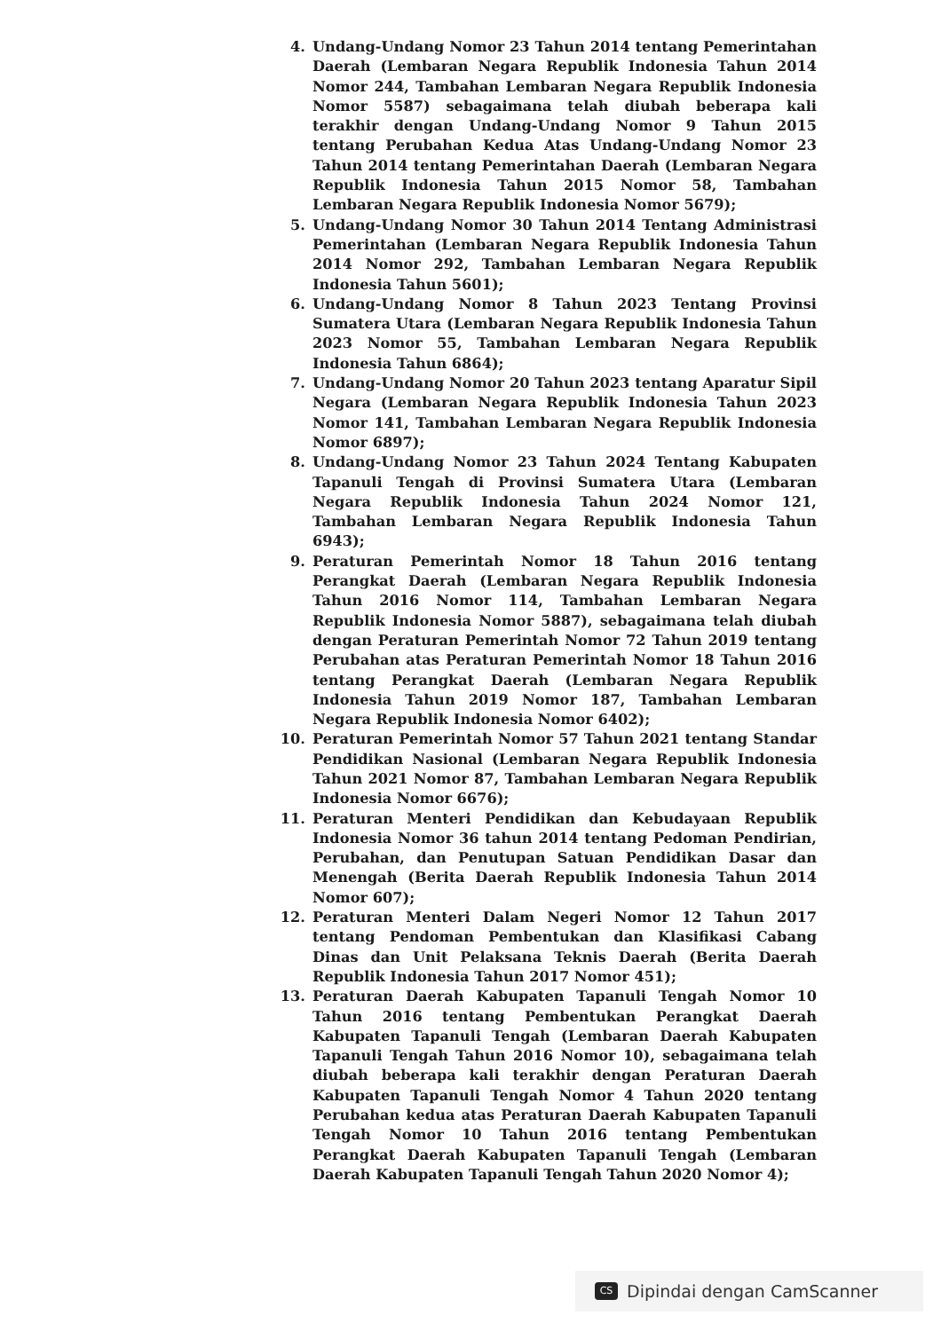4. Undang-Undang Nomor 23 Tahun 2014 tentang Pemerintahan Daerah (Lembaran Negara Republik Indonesia Tahun 2014 Nomor 244, Tambahan Lembaran Negara Republik Indonesia Nomor 5587) sebagaimana telah diubah beberapa kali terakhir dengan Undang-Undang Nomor 9 Tahun 2015 tentang Perubahan Kedua Atas Undang-Undang Nomor 23 Tahun 2014 tentang Pemerintahan Daerah (Lembaran Negara Republik Indonesia Tahun 2015 Nomor 58, Tambahan Lembaran Negara Republik Indonesia Nomor 5679);
5. Undang-Undang Nomor 30 Tahun 2014 Tentang Administrasi Pemerintahan (Lembaran Negara Republik Indonesia Tahun 2014 Nomor 292, Tambahan Lembaran Negara Republik Indonesia Tahun 5601);
6. Undang-Undang Nomor 8 Tahun 2023 Tentang Provinsi Sumatera Utara (Lembaran Negara Republik Indonesia Tahun 2023 Nomor 55, Tambahan Lembaran Negara Republik Indonesia Tahun 6864);
7. Undang-Undang Nomor 20 Tahun 2023 tentang Aparatur Sipil Negara (Lembaran Negara Republik Indonesia Tahun 2023 Nomor 141, Tambahan Lembaran Negara Republik Indonesia Nomor 6897);
8. Undang-Undang Nomor 23 Tahun 2024 Tentang Kabupaten Tapanuli Tengah di Provinsi Sumatera Utara (Lembaran Negara Republik Indonesia Tahun 2024 Nomor 121, Tambahan Lembaran Negara Republik Indonesia Tahun 6943);
9. Peraturan Pemerintah Nomor 18 Tahun 2016 tentang Perangkat Daerah (Lembaran Negara Republik Indonesia Tahun 2016 Nomor 114, Tambahan Lembaran Negara Republik Indonesia Nomor 5887), sebagaimana telah diubah dengan Peraturan Pemerintah Nomor 72 Tahun 2019 tentang Perubahan atas Peraturan Pemerintah Nomor 18 Tahun 2016 tentang Perangkat Daerah (Lembaran Negara Republik Indonesia Tahun 2019 Nomor 187, Tambahan Lembaran Negara Republik Indonesia Nomor 6402);
10. Peraturan Pemerintah Nomor 57 Tahun 2021 tentang Standar Pendidikan Nasional (Lembaran Negara Republik Indonesia Tahun 2021 Nomor 87, Tambahan Lembaran Negara Republik Indonesia Nomor 6676);
11. Peraturan Menteri Pendidikan dan Kebudayaan Republik Indonesia Nomor 36 tahun 2014 tentang Pedoman Pendirian, Perubahan, dan Penutupan Satuan Pendidikan Dasar dan Menengah (Berita Daerah Republik Indonesia Tahun 2014 Nomor 607);
12. Peraturan Menteri Dalam Negeri Nomor 12 Tahun 2017 tentang Pendoman Pembentukan dan Klasifikasi Cabang Dinas dan Unit Pelaksana Teknis Daerah (Berita Daerah Republik Indonesia Tahun 2017 Nomor 451);
13. Peraturan Daerah Kabupaten Tapanuli Tengah Nomor 10 Tahun 2016 tentang Pembentukan Perangkat Daerah Kabupaten Tapanuli Tengah (Lembaran Daerah Kabupaten Tapanuli Tengah Tahun 2016 Nomor 10), sebagaimana telah diubah beberapa kali terakhir dengan Peraturan Daerah Kabupaten Tapanuli Tengah Nomor 4 Tahun 2020 tentang Perubahan kedua atas Peraturan Daerah Kabupaten Tapanuli Tengah Nomor 10 Tahun 2016 tentang Pembentukan Perangkat Daerah Kabupaten Tapanuli Tengah (Lembaran Daerah Kabupaten Tapanuli Tengah Tahun 2020 Nomor 4);
CS
Dipindai dengan CamScanner